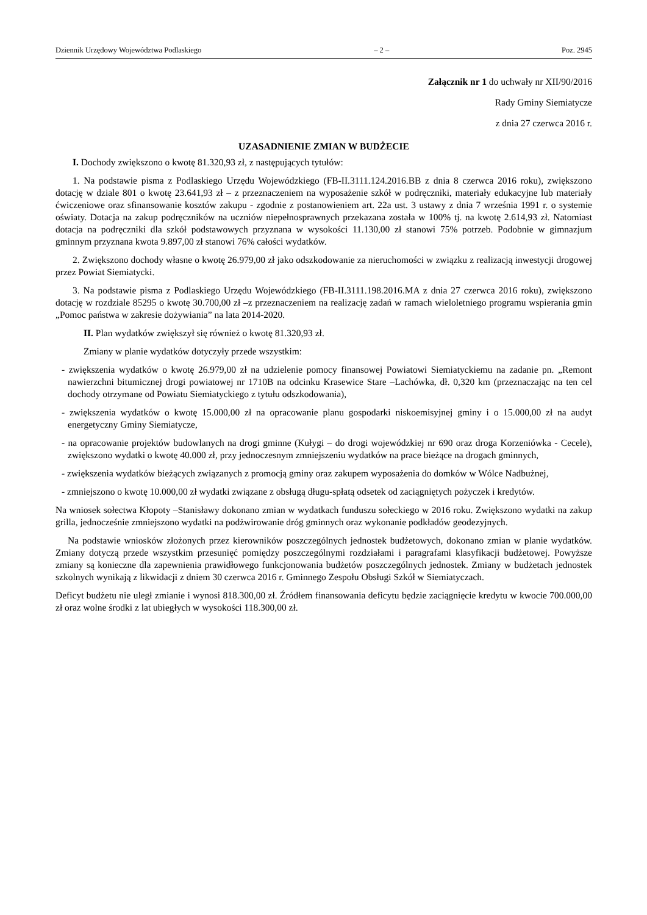Dziennik Urzędowy Województwa Podlaskiego – 2 – Poz. 2945
Załącznik nr 1 do uchwały nr XII/90/2016
Rady Gminy Siemiatycze
z dnia 27 czerwca 2016 r.
UZASADNIENIE ZMIAN W BUDŻECIE
I. Dochody zwiększono o kwotę 81.320,93 zł, z następujących tytułów:
1. Na podstawie pisma z Podlaskiego Urzędu Wojewódzkiego (FB-II.3111.124.2016.BB z dnia 8 czerwca 2016 roku), zwiększono dotację w dziale 801 o kwotę 23.641,93 zł – z przeznaczeniem na wyposażenie szkół w podręczniki, materiały edukacyjne lub materiały ćwiczeniowe oraz sfinansowanie kosztów zakupu - zgodnie z postanowieniem art. 22a ust. 3 ustawy z dnia 7 września 1991 r. o systemie oświaty. Dotacja na zakup podręczników na uczniów niepełnosprawnych przekazana została w 100% tj. na kwotę 2.614,93 zł. Natomiast dotacja na podręczniki dla szkół podstawowych przyznana w wysokości 11.130,00 zł stanowi 75% potrzeb. Podobnie w gimnazjum gminnym przyznana kwota 9.897,00 zł stanowi 76% całości wydatków.
2. Zwiększono dochody własne o kwotę 26.979,00 zł jako odszkodowanie za nieruchomości w związku z realizacją inwestycji drogowej przez Powiat Siemiatycki.
3. Na podstawie pisma z Podlaskiego Urzędu Wojewódzkiego (FB-II.3111.198.2016.MA z dnia 27 czerwca 2016 roku), zwiększono dotację w rozdziale 85295 o kwotę 30.700,00 zł –z przeznaczeniem na realizację zadań w ramach wieloletniego programu wspierania gmin „Pomoc państwa w zakresie dożywiania” na lata 2014-2020.
II. Plan wydatków zwiększył się również o kwotę 81.320,93 zł.
Zmiany w planie wydatków dotyczyły przede wszystkim:
- zwiększenia wydatków o kwotę 26.979,00 zł na udzielenie pomocy finansowej Powiatowi Siemiatyckiemu na zadanie pn. „Remont nawierzchni bitumicznej drogi powiatowej nr 1710B na odcinku Krasewice Stare –Lachówka, dł. 0,320 km (przeznaczając na ten cel dochody otrzymane od Powiatu Siemiatyckiego z tytułu odszkodowania),
- zwiększenia wydatków o kwotę 15.000,00 zł na opracowanie planu gospodarki niskoemisyjnej gminy i o 15.000,00 zł na audyt energetyczny Gminy Siemiatycze,
- na opracowanie projektów budowlanych na drogi gminne (Kułygi – do drogi wojewódzkiej nr 690 oraz droga Korzeniówka - Cecele), zwiększono wydatki o kwotę 40.000 zł, przy jednoczesnym zmniejszeniu wydatków na prace bieżące na drogach gminnych,
- zwiększenia wydatków bieżących związanych z promocją gminy oraz zakupem wyposażenia do domków w Wólce Nadbużnej,
- zmniejszono o kwotę 10.000,00 zł wydatki związane z obsługą długu-spłatą odsetek od zaciągniętych pożyczek i kredytów.
Na wniosek sołectwa Kłopoty –Stanisławy dokonano zmian w wydatkach funduszu sołeckiego w 2016 roku. Zwiększono wydatki na zakup grilla, jednocześnie zmniejszono wydatki na podżwirowanie dróg gminnych oraz wykonanie podkładów geodezyjnych.
Na podstawie wniosków złożonych przez kierowników poszczególnych jednostek budżetowych, dokonano zmian w planie wydatków. Zmiany dotyczą przede wszystkim przesunięć pomiędzy poszczególnymi rozdziałami i paragrafami klasyfikacji budżetowej. Powyższe zmiany są konieczne dla zapewnienia prawidłowego funkcjonowania budżetów poszczególnych jednostek. Zmiany w budżetach jednostek szkolnych wynikają z likwidacji z dniem 30 czerwca 2016 r. Gminnego Zespołu Obsługi Szkół w Siemiatyczach.
Deficyt budżetu nie uległ zmianie i wynosi 818.300,00 zł. Źródłem finansowania deficytu będzie zaciągnięcie kredytu w kwocie 700.000,00 zł oraz wolne środki z lat ubiegłych w wysokości 118.300,00 zł.